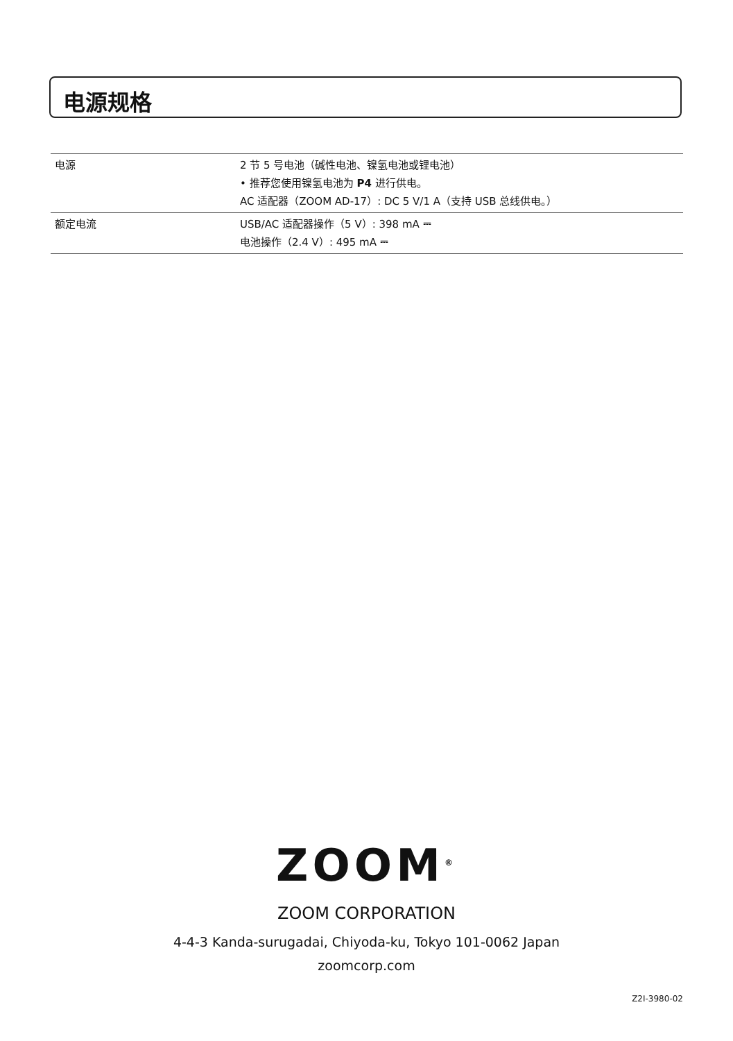电源规格
| 电源 | 2 节 5 号电池（碱性电池、镍氢电池或锂电池） • 推荐您使用镍氢电池为 P4 进行供电。 AC 适配器（ZOOM AD-17）: DC 5 V/1 A（支持 USB 总线供电。） |
| 额定电流 | USB/AC 适配器操作（5 V）: 398 mA ⎓ 电池操作（2.4 V）: 495 mA ⎓ |
ZOOM<sup>®</sup>
ZOOM CORPORATION
4-4-3 Kanda-surugadai, Chiyoda-ku, Tokyo 101-0062 Japan
zoomcorp.com
Z2I-3980-02